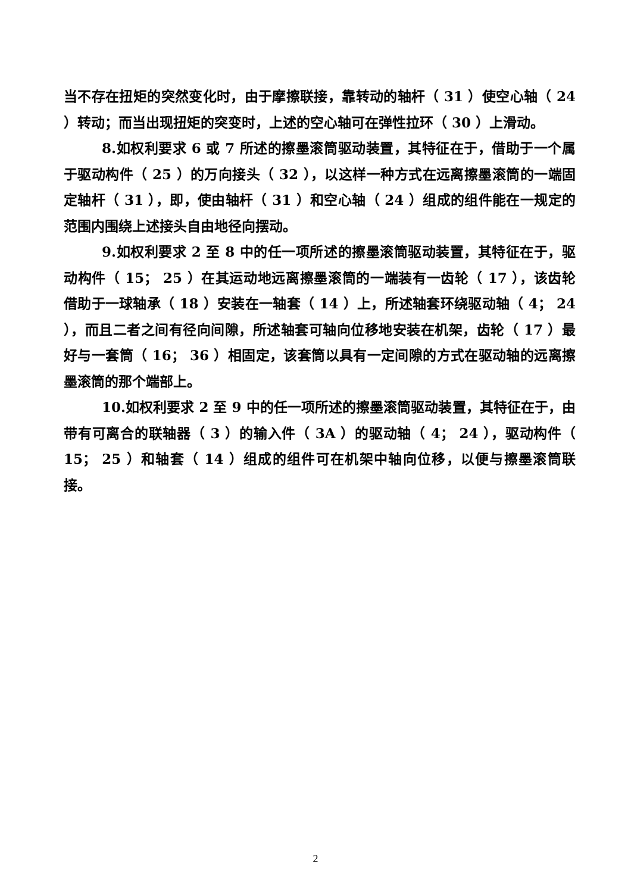当不存在扭矩的突然变化时，由于摩擦联接，靠转动的轴杆（ 31 ）使空心轴（ 24 ）转动；而当出现扭矩的突变时，上述的空心轴可在弹性拉环（ 30 ）上滑动。
8.如权利要求 6 或 7 所述的擦墨滚筒驱动装置，其特征在于，借助于一个属于驱动构件（ 25 ）的万向接头（ 32 ），以这样一种方式在远离擦墨滚筒的一端固定轴杆（ 31 ），即，使由轴杆（ 31 ）和空心轴（ 24 ）组成的组件能在一规定的范围内围绕上述接头自由地径向摆动。
9.如权利要求 2 至 8 中的任一项所述的擦墨滚筒驱动装置，其特征在于，驱动构件（ 15； 25 ）在其运动地远离擦墨滚筒的一端装有一齿轮（ 17 ），该齿轮借助于一球轴承（ 18 ）安装在一轴套（ 14 ）上，所述轴套环绕驱动轴（ 4； 24 ），而且二者之间有径向间隙，所述轴套可轴向位移地安装在机架，齿轮（ 17 ）最好与一套筒（ 16； 36 ）相固定，该套筒以具有一定间隙的方式在驱动轴的远离擦墨滚筒的那个端部上。
10.如权利要求 2 至 9 中的任一项所述的擦墨滚筒驱动装置，其特征在于，由带有可离合的联轴器（ 3 ）的输入件（ 3A ）的驱动轴（ 4； 24 ），驱动构件（ 15； 25 ）和轴套（ 14 ）组成的组件可在机架中轴向位移，以便与擦墨滚筒联接。
2